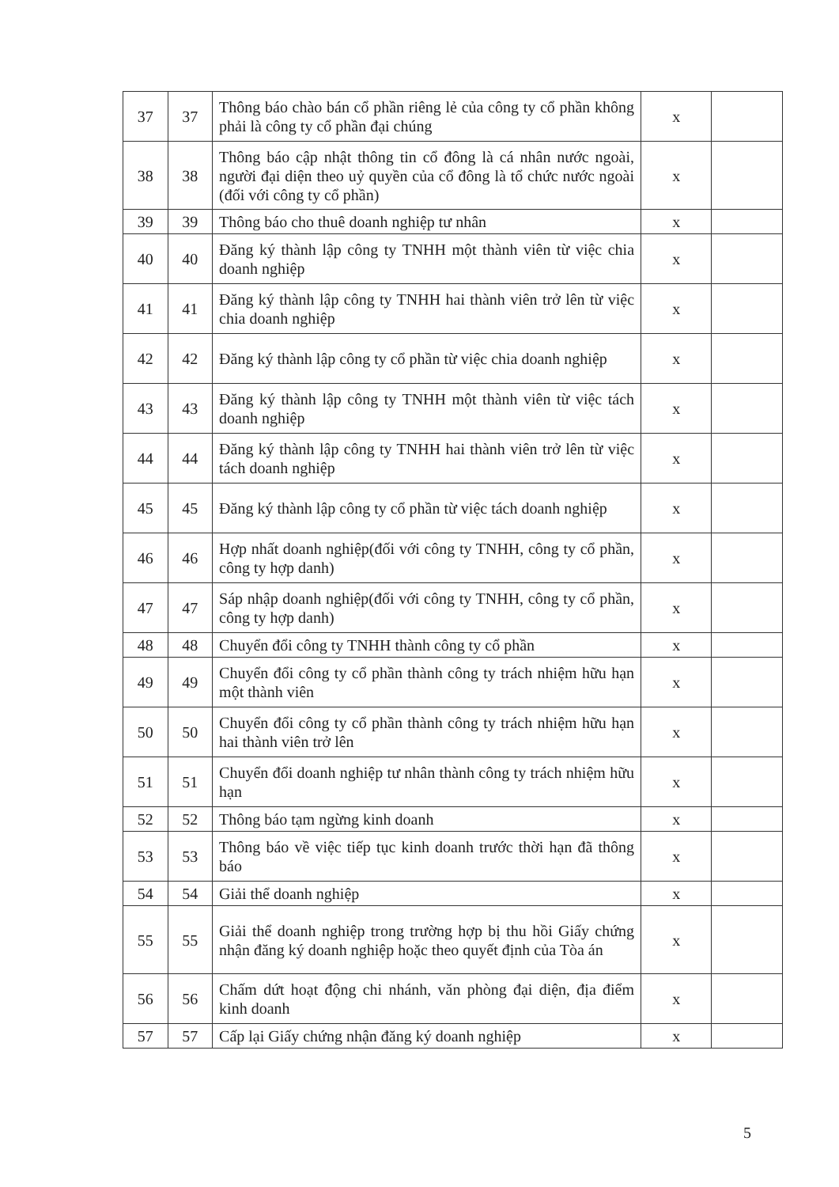| 37 | 37 | Thông báo chào bán cổ phần riêng lẻ của công ty cổ phần không phải là công ty cổ phần đại chúng | x | |
| 38 | 38 | Thông báo cập nhật thông tin cổ đông là cá nhân nước ngoài, người đại diện theo uỷ quyền của cổ đông là tổ chức nước ngoài (đối với công ty cổ phần) | x | |
| 39 | 39 | Thông báo cho thuê doanh nghiệp tư nhân | x | |
| 40 | 40 | Đăng ký thành lập công ty TNHH một thành viên từ việc chia doanh nghiệp | x | |
| 41 | 41 | Đăng ký thành lập công ty TNHH hai thành viên trở lên từ việc chia doanh nghiệp | x | |
| 42 | 42 | Đăng ký thành lập công ty cổ phần từ việc chia doanh nghiệp | x | |
| 43 | 43 | Đăng ký thành lập công ty TNHH một thành viên từ việc tách doanh nghiệp | x | |
| 44 | 44 | Đăng ký thành lập công ty TNHH hai thành viên trở lên từ việc tách doanh nghiệp | x | |
| 45 | 45 | Đăng ký thành lập công ty cổ phần từ việc tách doanh nghiệp | x | |
| 46 | 46 | Hợp nhất doanh nghiệp(đối với công ty TNHH, công ty cổ phần, công ty hợp danh) | x | |
| 47 | 47 | Sáp nhập doanh nghiệp(đối với công ty TNHH, công ty cổ phần, công ty hợp danh) | x | |
| 48 | 48 | Chuyển đổi công ty TNHH thành công ty cổ phần | x | |
| 49 | 49 | Chuyển đổi công ty cổ phần thành công ty trách nhiệm hữu hạn một thành viên | x | |
| 50 | 50 | Chuyển đổi công ty cổ phần thành công ty trách nhiệm hữu hạn hai thành viên trở lên | x | |
| 51 | 51 | Chuyển đổi doanh nghiệp tư nhân thành công ty trách nhiệm hữu hạn | x | |
| 52 | 52 | Thông báo tạm ngừng kinh doanh | x | |
| 53 | 53 | Thông báo về việc tiếp tục kinh doanh trước thời hạn đã thông báo | x | |
| 54 | 54 | Giải thể doanh nghiệp | x | |
| 55 | 55 | Giải thể doanh nghiệp trong trường hợp bị thu hồi Giấy chứng nhận đăng ký doanh nghiệp hoặc theo quyết định của Tòa án | x | |
| 56 | 56 | Chấm dứt hoạt động chi nhánh, văn phòng đại diện, địa điểm kinh doanh | x | |
| 57 | 57 | Cấp lại Giấy chứng nhận đăng ký doanh nghiệp | x | |
5